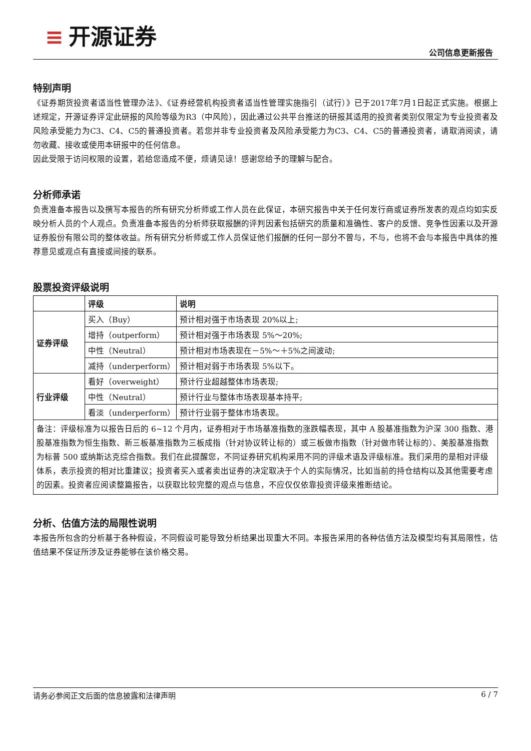≡ 开源证券
公司信息更新报告
特别声明
《证券期货投资者适当性管理办法》、《证券经营机构投资者适当性管理实施指引（试行）》已于2017年7月1日起正式实施。根据上述规定，开源证券评定此研报的风险等级为R3（中风险），因此通过公共平台推送的研报其适用的投资者类别仅限定为专业投资者及风险承受能力为C3、C4、C5的普通投资者。若您并非专业投资者及风险承受能力为C3、C4、C5的普通投资者，请取消阅读，请勿收藏、接收或使用本研报中的任何信息。
因此受限于访问权限的设置，若给您造成不便，烦请见谅！感谢您给予的理解与配合。
分析师承诺
负责准备本报告以及撰写本报告的所有研究分析师或工作人员在此保证，本研究报告中关于任何发行商或证券所发表的观点均如实反映分析人员的个人观点。负责准备本报告的分析师获取报酬的评判因素包括研究的质量和准确性、客户的反馈、竞争性因素以及开源证券股份有限公司的整体收益。所有研究分析师或工作人员保证他们报酬的任何一部分不曾与，不与，也将不会与本报告中具体的推荐意见或观点有直接或间接的联系。
股票投资评级说明
| | 评级 | 说明 |
| --- | --- | --- |
| 证券评级 | 买入（Buy） | 预计相对强于市场表现 20%以上; |
| | 增持（outperform） | 预计相对强于市场表现 5%～20%; |
| | 中性（Neutral） | 预计相对市场表现在－5%～＋5%之间波动; |
| | 减持（underperform） | 预计相对弱于市场表现 5%以下。 |
| 行业评级 | 看好（overweight） | 预计行业超越整体市场表现; |
| | 中性（Neutral） | 预计行业与整体市场表现基本持平; |
| | 看淡（underperform） | 预计行业弱于整体市场表现。 |
| 备注：评级标准为以报告日后的 6~12 个月内，证券相对于市场基准指数的涨跌幅表现，其中 A 股基准指数为沪深 300 指数、港股基准指数为恒生指数、新三板基准指数为三板成指（针对协议转让标的）或三板做市指数（针对做市转让标的）、美股基准指数为标普 500 或纳斯达克综合指数。我们在此提醒您，不同证券研究机构采用不同的评级术语及评级标准。我们采用的是相对评级体系，表示投资的相对比重建议；投资者买入或者卖出证券的决定取决于个人的实际情况，比如当前的持仓结构以及其他需要考虑的因素。投资者应阅读整篇报告，以获取比较完整的观点与信息，不应仅仅依靠投资评级来推断结论。 | | |
分析、估值方法的局限性说明
本报告所包含的分析基于各种假设，不同假设可能导致分析结果出现重大不同。本报告采用的各种估值方法及模型均有其局限性，估值结果不保证所涉及证券能够在该价格交易。
请务必参阅正文后面的信息披露和法律声明 6 / 7